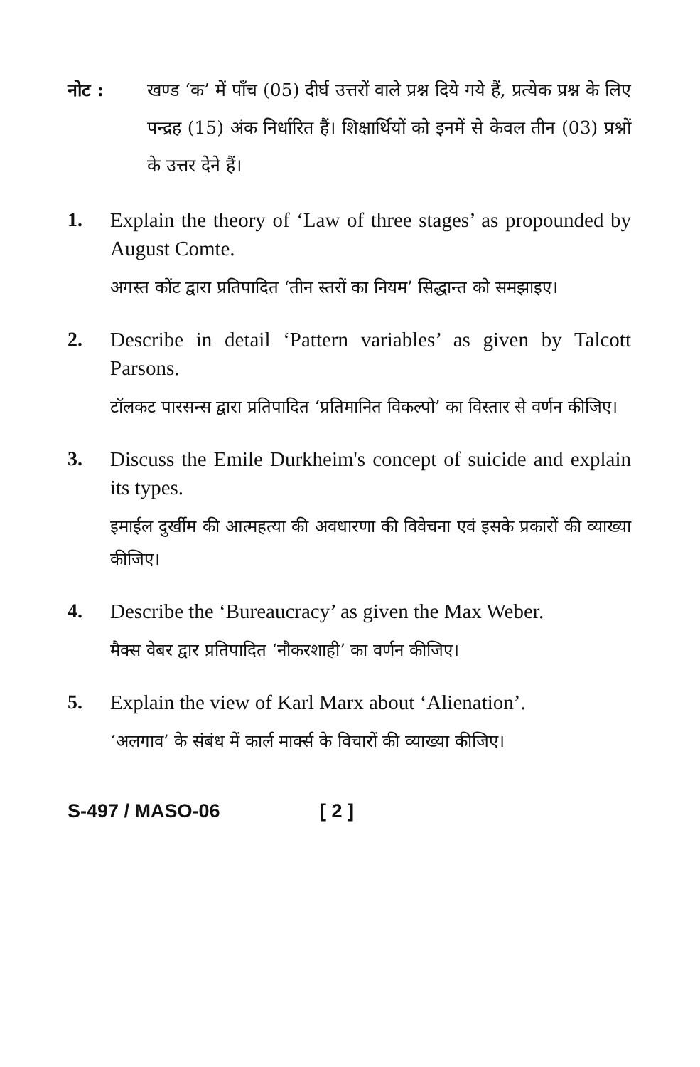नोट : खण्ड ‘क’ में पाँच (05) दीर्घ उत्तरों वाले प्रश्न दिये गये हैं, प्रत्येक प्रश्न के लिए पन्द्रह (15) अंक निर्धारित हैं। शिक्षार्थियों को इनमें से केवल तीन (03) प्रश्नों के उत्तर देने हैं।
1. Explain the theory of ‘Law of three stages’ as propounded by August Comte.
अगस्त कोंट द्वारा प्रतिपादित ‘तीन स्तरों का नियम’ सिद्धान्त को समझाइए।
2. Describe in detail ‘Pattern variables’ as given by Talcott Parsons.
टॉलकट पारसन्स द्वारा प्रतिपादित ‘प्रतिमानित विकल्पो’ का विस्तार से वर्णन कीजिए।
3. Discuss the Emile Durkheim's concept of suicide and explain its types.
इमाईल दुर्खीम की आत्महत्या की अवधारणा की विवेचना एवं इसके प्रकारों की व्याख्या कीजिए।
4. Describe the ‘Bureaucracy’ as given the Max Weber.
मैक्स वेबर द्वार प्रतिपादित ‘नौकरशाही’ का वर्णन कीजिए।
5. Explain the view of Karl Marx about ‘Alienation’.
‘अलगाव’ के संबंध में कार्ल मार्क्स के विचारों की व्याख्या कीजिए।
S-497 / MASO-06 [ 2 ]